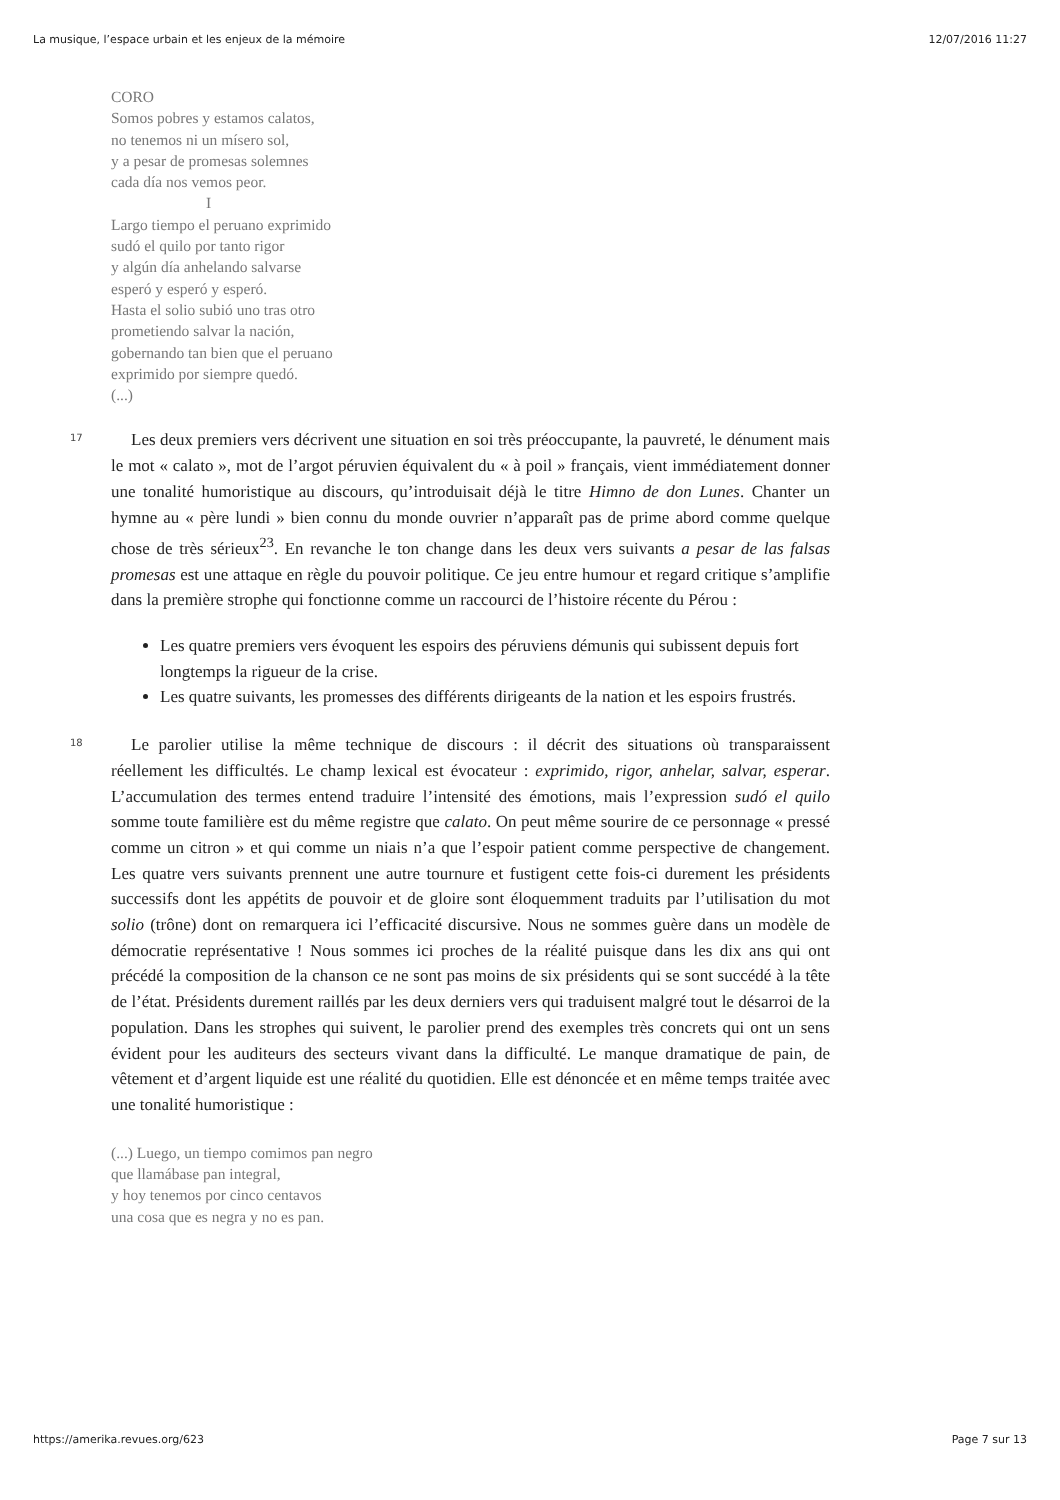La musique, l’espace urbain et les enjeux de la mémoire 12/07/2016 11:27
CORO
Somos pobres y estamos calatos,
no tenemos ni un mísero sol,
y a pesar de promesas solemnes
cada día nos vemos peor.
I
Largo tiempo el peruano exprimido
sudó el quilo por tanto rigor
y algún día anhelando salvarse
esperó y esperó y esperó.
Hasta el solio subió uno tras otro
prometiendo salvar la nación,
gobernando tan bien que el peruano
exprimido por siempre quedó.
(...)
17
Les deux premiers vers décrivent une situation en soi très préoccupante, la pauvreté, le dénument mais le mot « calato », mot de l’argot péruvien équivalent du « à poil » français, vient immédiatement donner une tonalité humoristique au discours, qu’introduisait déjà le titre Himno de don Lunes. Chanter un hymne au « père lundi » bien connu du monde ouvrier n’apparaît pas de prime abord comme quelque chose de très sérieux<sup>23</sup>. En revanche le ton change dans les deux vers suivants a pesar de las falsas promesas est une attaque en règle du pouvoir politique. Ce jeu entre humour et regard critique s’amplifie dans la première strophe qui fonctionne comme un raccourci de l’histoire récente du Pérou :
Les quatre premiers vers évoquent les espoirs des péruviens démunis qui subissent depuis fort longtemps la rigueur de la crise.
Les quatre suivants, les promesses des différents dirigeants de la nation et les espoirs frustrés.
18
Le parolier utilise la même technique de discours : il décrit des situations où transparaissent réellement les difficultés. Le champ lexical est évocateur : exprimido, rigor, anhelar, salvar, esperar. L’accumulation des termes entend traduire l’intensité des émotions, mais l’expression sudó el quilo somme toute familière est du même registre que calato. On peut même sourire de ce personnage « pressé comme un citron » et qui comme un niais n’a que l’espoir patient comme perspective de changement. Les quatre vers suivants prennent une autre tournure et fustigent cette fois-ci durement les présidents successifs dont les appétits de pouvoir et de gloire sont éloquemment traduits par l’utilisation du mot solio (trône) dont on remarquera ici l’efficacité discursive. Nous ne sommes guère dans un modèle de démocratie représentative ! Nous sommes ici proches de la réalité puisque dans les dix ans qui ont précédé la composition de la chanson ce ne sont pas moins de six présidents qui se sont succédé à la tête de l’état. Présidents durement raillés par les deux derniers vers qui traduisent malgré tout le désarroi de la population. Dans les strophes qui suivent, le parolier prend des exemples très concrets qui ont un sens évident pour les auditeurs des secteurs vivant dans la difficulté. Le manque dramatique de pain, de vêtement et d’argent liquide est une réalité du quotidien. Elle est dénoncée et en même temps traitée avec une tonalité humoristique :
(...) Luego, un tiempo comimos pan negro
que llamábase pan integral,
y hoy tenemos por cinco centavos
una cosa que es negra y no es pan.
https://amerika.revues.org/623 Page 7 sur 13